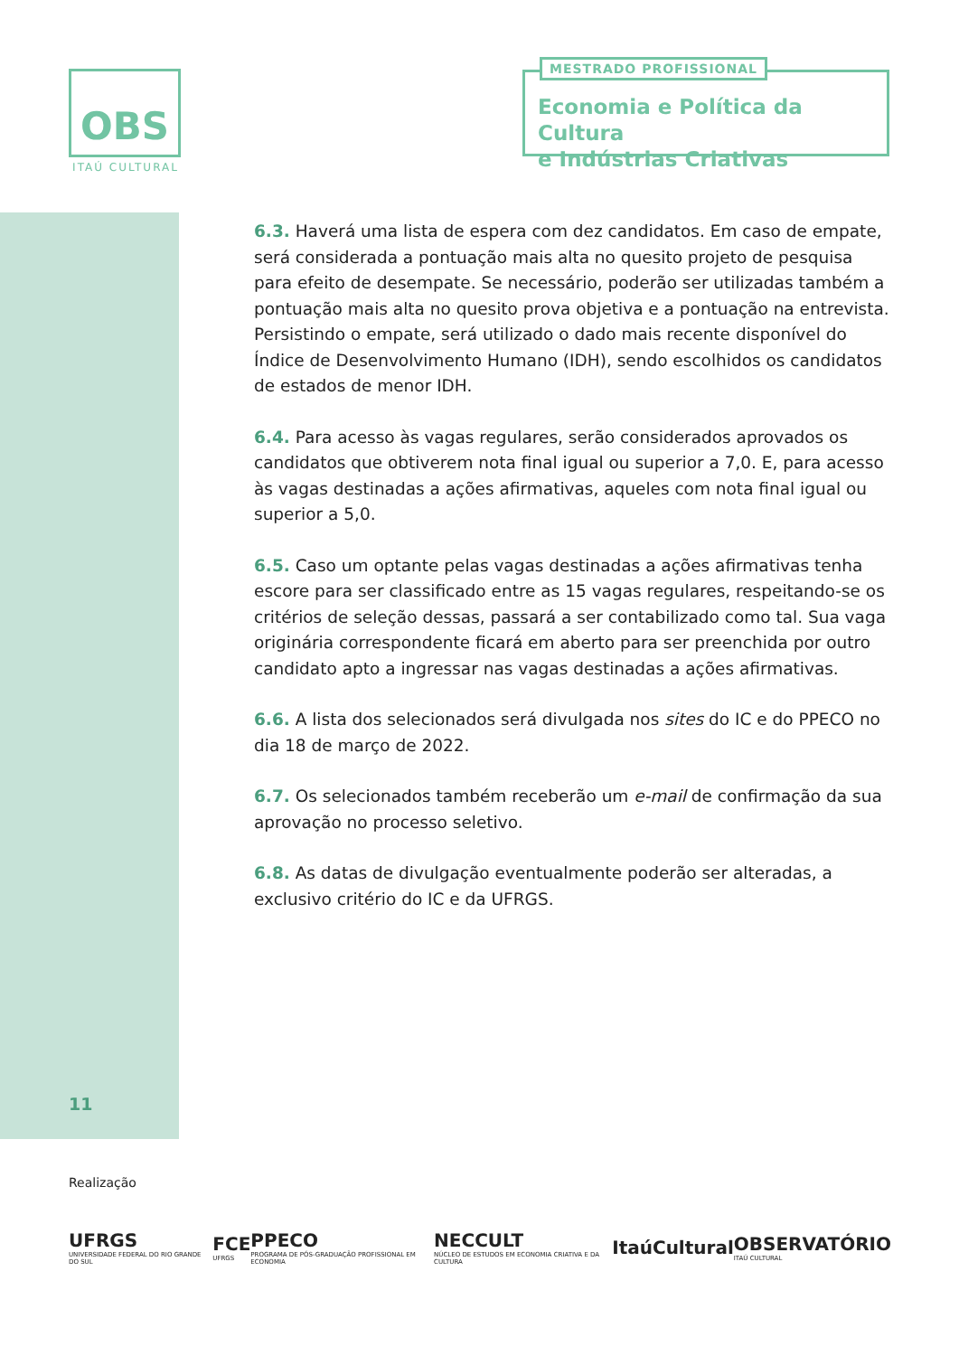OBS
ITAÚ CULTURAL
MESTRADO PROFISSIONAL
Economia e Política da Cultura
e Indústrias Criativas
6.3. Haverá uma lista de espera com dez candidatos. Em caso de empate, será considerada a pontuação mais alta no quesito projeto de pesquisa para efeito de desempate. Se necessário, poderão ser utilizadas também a pontuação mais alta no quesito prova objetiva e a pontuação na entrevista. Persistindo o empate, será utilizado o dado mais recente disponível do Índice de Desenvolvimento Humano (IDH), sendo escolhidos os candidatos de estados de menor IDH.
6.4. Para acesso às vagas regulares, serão considerados aprovados os candidatos que obtiverem nota final igual ou superior a 7,0. E, para acesso às vagas destinadas a ações afirmativas, aqueles com nota final igual ou superior a 5,0.
6.5. Caso um optante pelas vagas destinadas a ações afirmativas tenha escore para ser classificado entre as 15 vagas regulares, respeitando-se os critérios de seleção dessas, passará a ser contabilizado como tal. Sua vaga originária correspondente ficará em aberto para ser preenchida por outro candidato apto a ingressar nas vagas destinadas a ações afirmativas.
6.6. A lista dos selecionados será divulgada nos sites do IC e do PPECO no dia 18 de março de 2022.
6.7. Os selecionados também receberão um e-mail de confirmação da sua aprovação no processo seletivo.
6.8. As datas de divulgação eventualmente poderão ser alteradas, a exclusivo critério do IC e da UFRGS.
11
Realização
UFRGS
UNIVERSIDADE FEDERAL DO RIO GRANDE DO SUL
FCE
UFRGS
PPECO
PROGRAMA DE PÓS-GRADUAÇÃO PROFISSIONAL EM ECONOMIA
NECCULT
NÚCLEO DE ESTUDOS EM ECONOMIA CRIATIVA E DA CULTURA
ItaúCultural OBSERVATÓRIO
ITAÚ CULTURAL